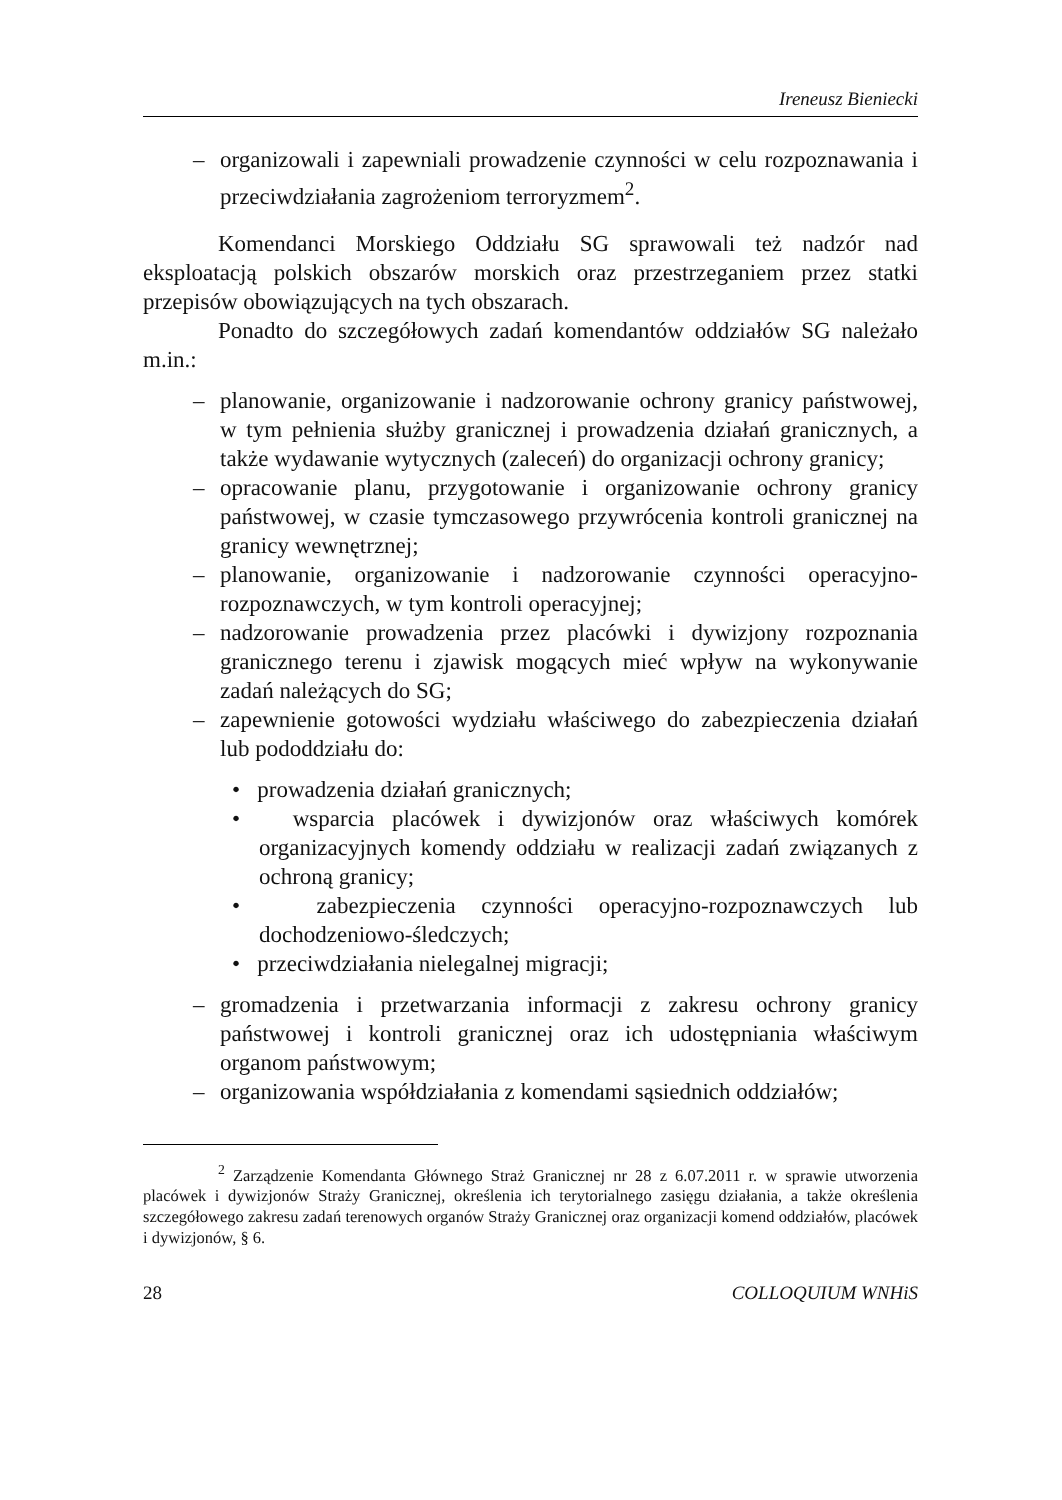Ireneusz Bieniecki
– organizowali i zapewniali prowadzenie czynności w celu rozpoznawania i przeciwdziałania zagrożeniom terroryzmem<sup>2</sup>.
Komendanci Morskiego Oddziału SG sprawowali też nadzór nad eksploatacją polskich obszarów morskich oraz przestrzeganiem przez statki przepisów obowiązujących na tych obszarach.
Ponadto do szczegółowych zadań komendantów oddziałów SG należało m.in.:
– planowanie, organizowanie i nadzorowanie ochrony granicy państwowej, w tym pełnienia służby granicznej i prowadzenia działań granicznych, a także wydawanie wytycznych (zaleceń) do organizacji ochrony granicy;
– opracowanie planu, przygotowanie i organizowanie ochrony granicy państwowej, w czasie tymczasowego przywrócenia kontroli granicznej na granicy wewnętrznej;
– planowanie, organizowanie i nadzorowanie czynności operacyjno-rozpoznawczych, w tym kontroli operacyjnej;
– nadzorowanie prowadzenia przez placówki i dywizjony rozpoznania granicznego terenu i zjawisk mogących mieć wpływ na wykonywanie zadań należących do SG;
– zapewnienie gotowości wydziału właściwego do zabezpieczenia działań lub pododdziału do:
• prowadzenia działań granicznych;
• wsparcia placówek i dywizjonów oraz właściwych komórek organizacyjnych komendy oddziału w realizacji zadań związanych z ochroną granicy;
• zabezpieczenia czynności operacyjno-rozpoznawczych lub dochodzeniowo-śledczych;
• przeciwdziałania nielegalnej migracji;
– gromadzenia i przetwarzania informacji z zakresu ochrony granicy państwowej i kontroli granicznej oraz ich udostępniania właściwym organom państwowym;
– organizowania współdziałania z komendami sąsiednich oddziałów;
<sup>2</sup> Zarządzenie Komendanta Głównego Straż Granicznej nr 28 z 6.07.2011 r. w sprawie utworzenia placówek i dywizjonów Straży Granicznej, określenia ich terytorialnego zasięgu działania, a także określenia szczegółowego zakresu zadań terenowych organów Straży Granicznej oraz organizacji komend oddziałów, placówek i dywizjonów, § 6.
28 COLLOQUIUM WNHiS